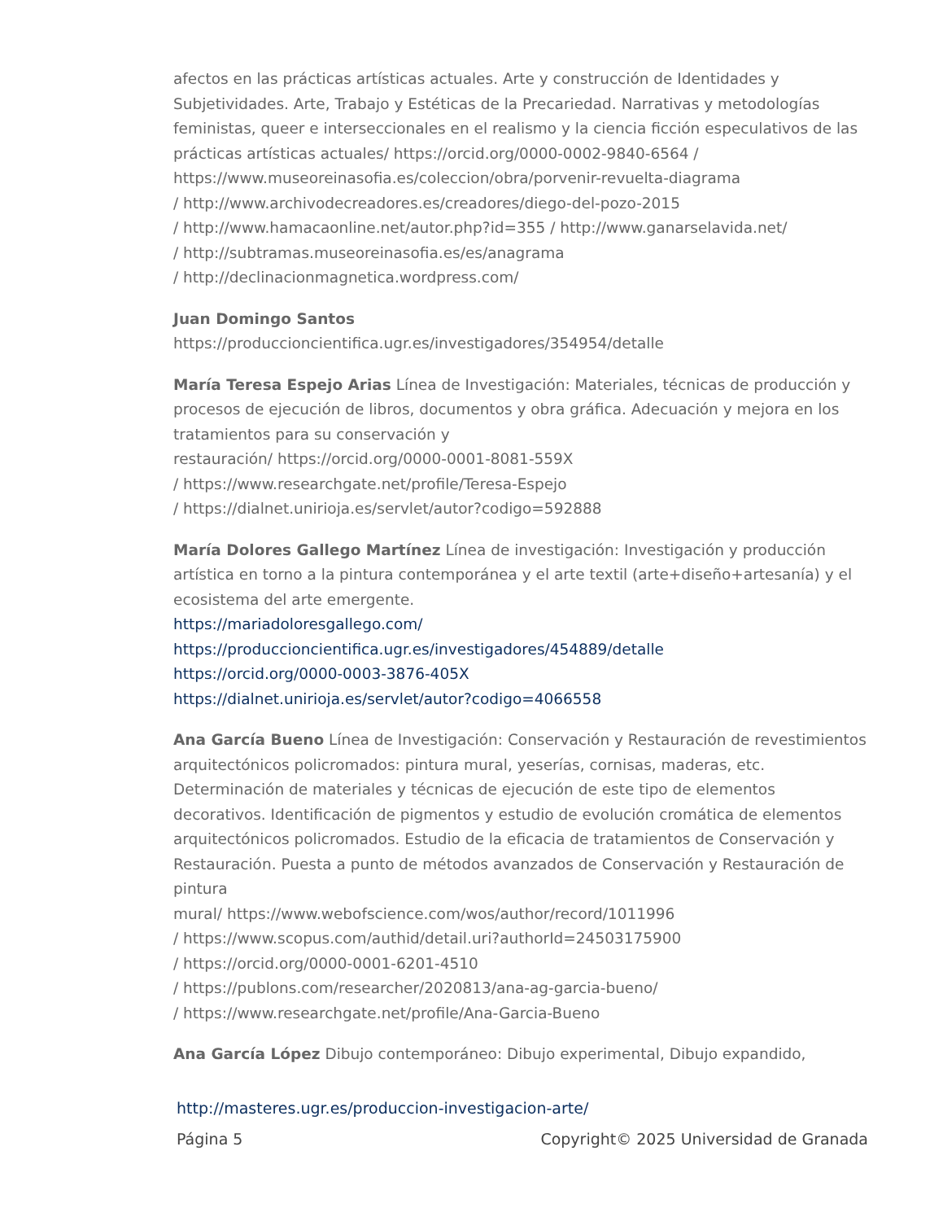afectos en las prácticas artísticas actuales. Arte y construcción de Identidades y Subjetividades. Arte, Trabajo y Estéticas de la Precariedad. Narrativas y metodologías feministas, queer e interseccionales en el realismo y la ciencia ficción especulativos de las prácticas artísticas actuales/ https://orcid.org/0000-0002-9840-6564 / https://www.museoreinasofia.es/coleccion/obra/porvenir-revuelta-diagrama
/ http://www.archivodecreadores.es/creadores/diego-del-pozo-2015
/ http://www.hamacaonline.net/autor.php?id=355 / http://www.ganarselavida.net/
/ http://subtramas.museoreinasofia.es/es/anagrama
/ http://declinacionmagnetica.wordpress.com/
Juan Domingo Santos
https://produccioncientifica.ugr.es/investigadores/354954/detalle
María Teresa Espejo Arias Línea de Investigación: Materiales, técnicas de producción y procesos de ejecución de libros, documentos y obra gráfica. Adecuación y mejora en los tratamientos para su conservación y
restauración/ https://orcid.org/0000-0001-8081-559X
/ https://www.researchgate.net/profile/Teresa-Espejo
/ https://dialnet.unirioja.es/servlet/autor?codigo=592888
María Dolores Gallego Martínez Línea de investigación: Investigación y producción artística en torno a la pintura contemporánea y el arte textil (arte+diseño+artesanía) y el ecosistema del arte emergente.
https://mariadoloresgallego.com/
https://produccioncientifica.ugr.es/investigadores/454889/detalle
https://orcid.org/0000-0003-3876-405X
https://dialnet.unirioja.es/servlet/autor?codigo=4066558
Ana García Bueno Línea de Investigación: Conservación y Restauración de revestimientos arquitectónicos policromados: pintura mural, yeserías, cornisas, maderas, etc. Determinación de materiales y técnicas de ejecución de este tipo de elementos decorativos. Identificación de pigmentos y estudio de evolución cromática de elementos arquitectónicos policromados. Estudio de la eficacia de tratamientos de Conservación y Restauración. Puesta a punto de métodos avanzados de Conservación y Restauración de pintura
mural/ https://www.webofscience.com/wos/author/record/1011996
/ https://www.scopus.com/authid/detail.uri?authorId=24503175900
/ https://orcid.org/0000-0001-6201-4510
/ https://publons.com/researcher/2020813/ana-ag-garcia-bueno/
/ https://www.researchgate.net/profile/Ana-Garcia-Bueno
Ana García López Dibujo contemporáneo: Dibujo experimental, Dibujo expandido,
http://masteres.ugr.es/produccion-investigacion-arte/
Página 5 Copyright© 2025 Universidad de Granada